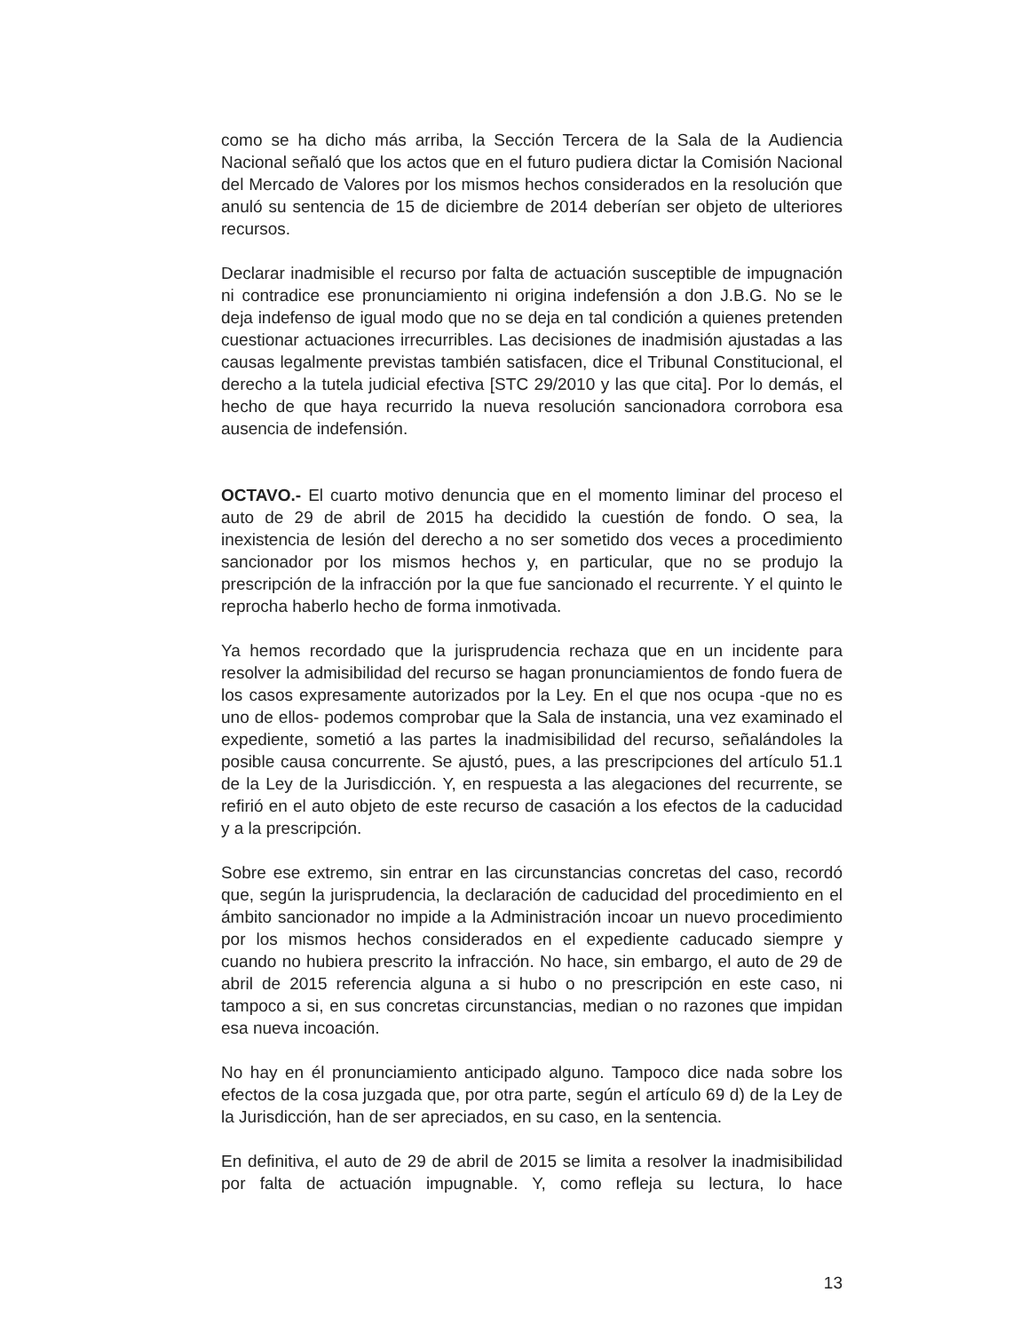como se ha dicho más arriba, la Sección Tercera de la Sala de la Audiencia Nacional señaló que los actos que en el futuro pudiera dictar la Comisión Nacional del Mercado de Valores por los mismos hechos considerados en la resolución que anuló su sentencia de 15 de diciembre de 2014 deberían ser objeto de ulteriores recursos.
Declarar inadmisible el recurso por falta de actuación susceptible de impugnación ni contradice ese pronunciamiento ni origina indefensión a don J.B.G. No se le deja indefenso de igual modo que no se deja en tal condición a quienes pretenden cuestionar actuaciones irrecurribles. Las decisiones de inadmisión ajustadas a las causas legalmente previstas también satisfacen, dice el Tribunal Constitucional, el derecho a la tutela judicial efectiva [STC 29/2010 y las que cita]. Por lo demás, el hecho de que haya recurrido la nueva resolución sancionadora corrobora esa ausencia de indefensión.
OCTAVO.- El cuarto motivo denuncia que en el momento liminar del proceso el auto de 29 de abril de 2015 ha decidido la cuestión de fondo. O sea, la inexistencia de lesión del derecho a no ser sometido dos veces a procedimiento sancionador por los mismos hechos y, en particular, que no se produjo la prescripción de la infracción por la que fue sancionado el recurrente. Y el quinto le reprocha haberlo hecho de forma inmotivada.
Ya hemos recordado que la jurisprudencia rechaza que en un incidente para resolver la admisibilidad del recurso se hagan pronunciamientos de fondo fuera de los casos expresamente autorizados por la Ley. En el que nos ocupa -que no es uno de ellos- podemos comprobar que la Sala de instancia, una vez examinado el expediente, sometió a las partes la inadmisibilidad del recurso, señalándoles la posible causa concurrente. Se ajustó, pues, a las prescripciones del artículo 51.1 de la Ley de la Jurisdicción. Y, en respuesta a las alegaciones del recurrente, se refirió en el auto objeto de este recurso de casación a los efectos de la caducidad y a la prescripción.
Sobre ese extremo, sin entrar en las circunstancias concretas del caso, recordó que, según la jurisprudencia, la declaración de caducidad del procedimiento en el ámbito sancionador no impide a la Administración incoar un nuevo procedimiento por los mismos hechos considerados en el expediente caducado siempre y cuando no hubiera prescrito la infracción. No hace, sin embargo, el auto de 29 de abril de 2015 referencia alguna a si hubo o no prescripción en este caso, ni tampoco a si, en sus concretas circunstancias, median o no razones que impidan esa nueva incoación.
No hay en él pronunciamiento anticipado alguno. Tampoco dice nada sobre los efectos de la cosa juzgada que, por otra parte, según el artículo 69 d) de la Ley de la Jurisdicción, han de ser apreciados, en su caso, en la sentencia.
En definitiva, el auto de 29 de abril de 2015 se limita a resolver la inadmisibilidad por falta de actuación impugnable. Y, como refleja su lectura, lo hace
13